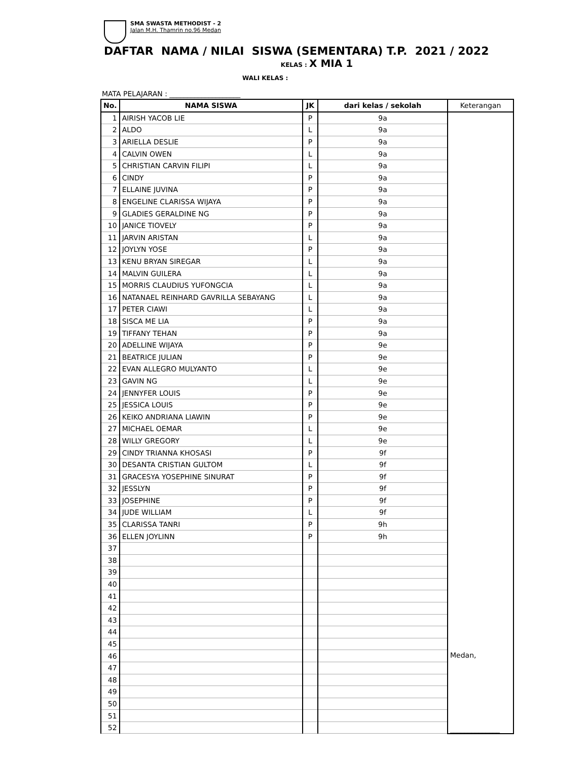SMA SWASTA METHODIST - 2
Jalan M.H. Thamrin no.96 Medan
DAFTAR NAMA / NILAI SISWA (SEMENTARA) T.P. 2021 / 2022
KELAS : X MIA 1
WALI KELAS :
MATA PELAJARAN : ____________________
| No. | NAMA SISWA | JK | dari kelas / sekolah | Keterangan |
| --- | --- | --- | --- | --- |
| 1 | AIRISH YACOB LIE | P | 9a | Medan, ______________ |
| 2 | ALDO | L | 9a | |
| 3 | ARIELLA DESLIE | P | 9a | |
| 4 | CALVIN OWEN | L | 9a | |
| 5 | CHRISTIAN CARVIN FILIPI | L | 9a | |
| 6 | CINDY | P | 9a | |
| 7 | ELLAINE JUVINA | P | 9a | |
| 8 | ENGELINE CLARISSA WIJAYA | P | 9a | |
| 9 | GLADIES GERALDINE NG | P | 9a | |
| 10 | JANICE TIOVELY | P | 9a | |
| 11 | JARVIN ARISTAN | L | 9a | |
| 12 | JOYLYN YOSE | P | 9a | |
| 13 | KENU BRYAN SIREGAR | L | 9a | |
| 14 | MALVIN GUILERA | L | 9a | |
| 15 | MORRIS CLAUDIUS YUFONGCIA | L | 9a | |
| 16 | NATANAEL REINHARD GAVRILLA SEBAYANG | L | 9a | |
| 17 | PETER CIAWI | L | 9a | |
| 18 | SISCA ME LIA | P | 9a | |
| 19 | TIFFANY TEHAN | P | 9a | |
| 20 | ADELLINE WIJAYA | P | 9e | |
| 21 | BEATRICE JULIAN | P | 9e | |
| 22 | EVAN ALLEGRO MULYANTO | L | 9e | |
| 23 | GAVIN NG | L | 9e | |
| 24 | JENNYFER LOUIS | P | 9e | |
| 25 | JESSICA LOUIS | P | 9e | |
| 26 | KEIKO ANDRIANA LIAWIN | P | 9e | |
| 27 | MICHAEL OEMAR | L | 9e | |
| 28 | WILLY GREGORY | L | 9e | |
| 29 | CINDY TRIANNA KHOSASI | P | 9f | |
| 30 | DESANTA CRISTIAN GULTOM | L | 9f | |
| 31 | GRACESYA YOSEPHINE SINURAT | P | 9f | |
| 32 | JESSLYN | P | 9f | |
| 33 | JOSEPHINE | P | 9f | |
| 34 | JUDE WILLIAM | L | 9f | |
| 35 | CLARISSA TANRI | P | 9h | |
| 36 | ELLEN JOYLINN | P | 9h | |
| 37 | | | | |
| 38 | | | | |
| 39 | | | | |
| 40 | | | | |
| 41 | | | | |
| 42 | | | | |
| 43 | | | | |
| 44 | | | | |
| 45 | | | | |
| 46 | | | | |
| 47 | | | | |
| 48 | | | | |
| 49 | | | | |
| 50 | | | | |
| 51 | | | | |
| 52 | | | | |